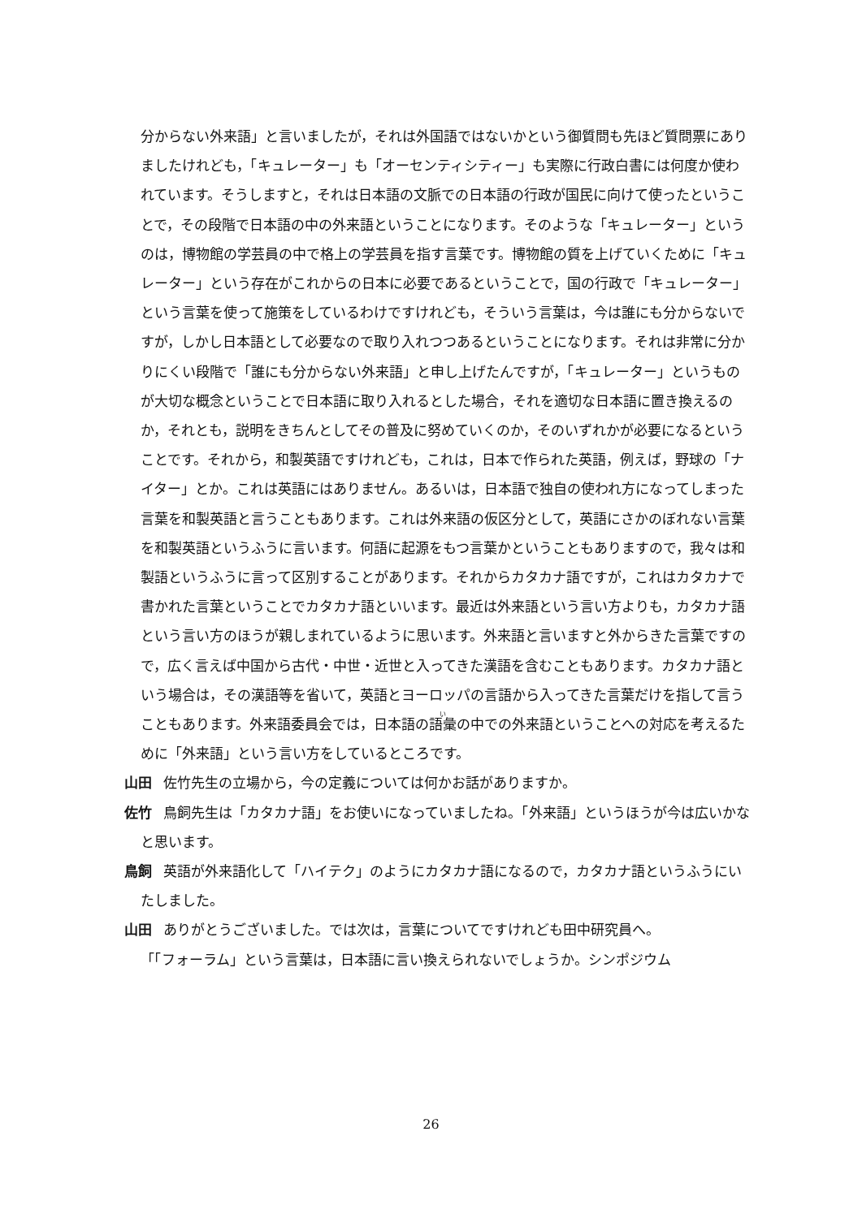分からない外来語」と言いましたが，それは外国語ではないかという御質問も先ほど質問票にありましたけれども，「キュレーター」も「オーセンティシティー」も実際に行政白書には何度か使われています。そうしますと，それは日本語の文脈での日本語の行政が国民に向けて使ったということで，その段階で日本語の中の外来語ということになります。そのような「キュレーター」というのは，博物館の学芸員の中で格上の学芸員を指す言葉です。博物館の質を上げていくために「キュレーター」という存在がこれからの日本に必要であるということで，国の行政で「キュレーター」という言葉を使って施策をしているわけですけれども，そういう言葉は，今は誰にも分からないですが，しかし日本語として必要なので取り入れつつあるということになります。それは非常に分かりにくい段階で「誰にも分からない外来語」と申し上げたんですが，「キュレーター」というものが大切な概念ということで日本語に取り入れるとした場合，それを適切な日本語に置き換えるのか，それとも，説明をきちんとしてその普及に努めていくのか，そのいずれかが必要になるということです。それから，和製英語ですけれども，これは，日本で作られた英語，例えば，野球の「ナイター」とか。これは英語にはありません。あるいは，日本語で独自の使われ方になってしまった言葉を和製英語と言うこともあります。これは外来語の仮区分として，英語にさかのぼれない言葉を和製英語というふうに言います。何語に起源をもつ言葉かということもありますので，我々は和製語というふうに言って区別することがあります。それからカタカナ語ですが，これはカタカナで書かれた言葉ということでカタカナ語といいます。最近は外来語という言い方よりも，カタカナ語という言い方のほうが親しまれているように思います。外来語と言いますと外からきた言葉ですので，広く言えば中国から古代・中世・近世と入ってきた漢語を含むこともあります。カタカナ語という場合は，その漢語等を省いて，英語とヨーロッパの言語から入ってきた言葉だけを指して言うこともあります。外来語委員会では，日本語の語彙の中での外来語ということへの対応を考えるために「外来語」という言い方をしているところです。
山田 佐竹先生の立場から，今の定義については何かお話がありますか。
佐竹 鳥飼先生は「カタカナ語」をお使いになっていましたね。「外来語」というほうが今は広いかなと思います。
鳥飼 英語が外来語化して「ハイテク」のようにカタカナ語になるので，カタカナ語というふうにいたしました。
山田 ありがとうございました。では次は，言葉についてですけれども田中研究員へ。
「「フォーラム」という言葉は，日本語に言い換えられないでしょうか。シンポジウム
26